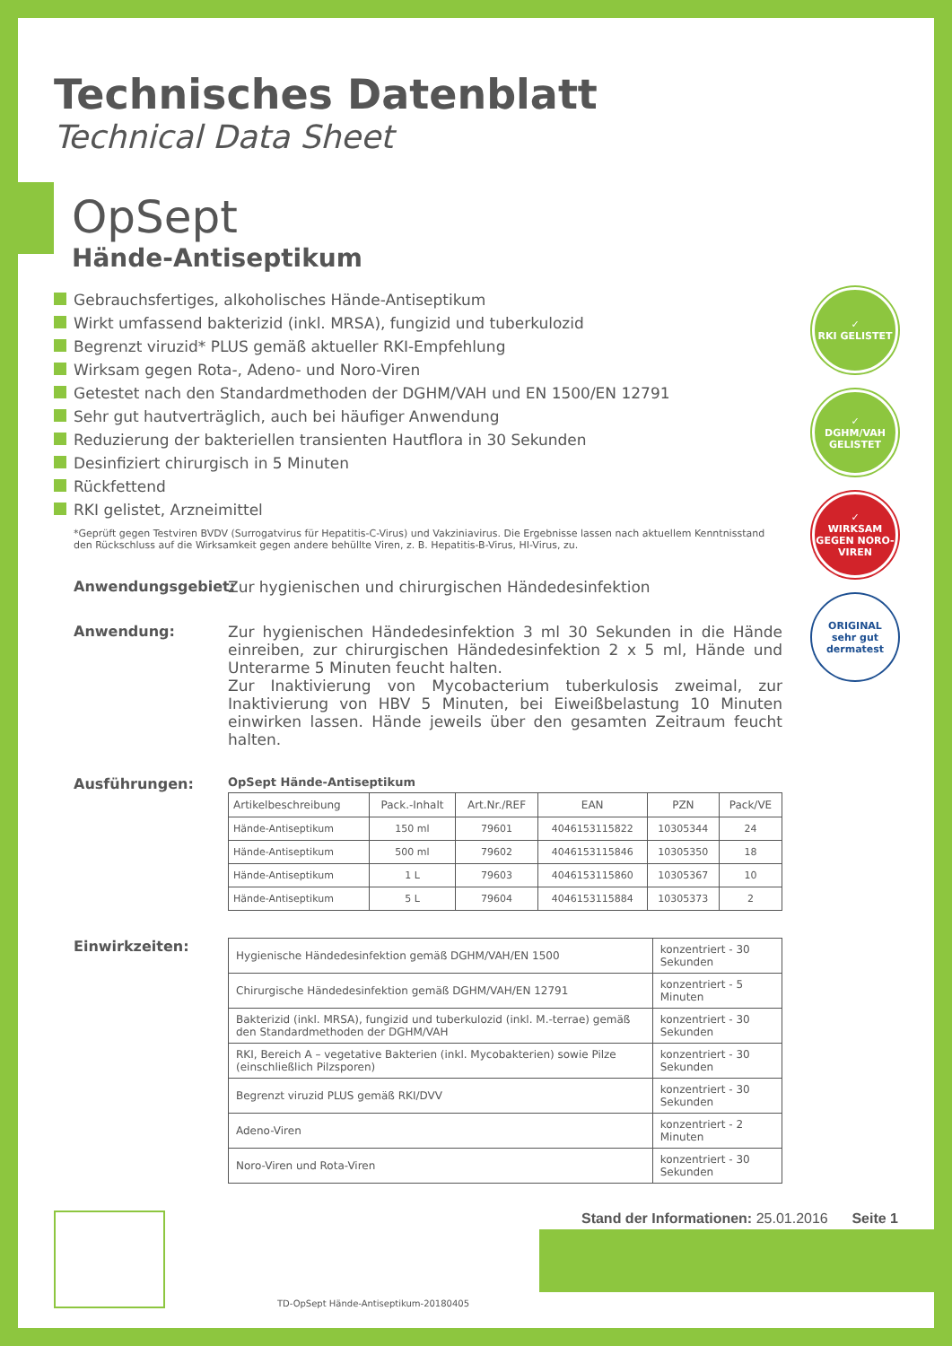Technisches Datenblatt
Technical Data Sheet
OpSept
Hände-Antiseptikum
Gebrauchsfertiges, alkoholisches Hände-Antiseptikum
Wirkt umfassend bakterizid (inkl. MRSA), fungizid und tuberkulozid
Begrenzt viruzid* PLUS gemäß aktueller RKI-Empfehlung
Wirksam gegen Rota-, Adeno- und Noro-Viren
Getestet nach den Standardmethoden der DGHM/VAH und EN 1500/EN 12791
Sehr gut hautverträglich, auch bei häufiger Anwendung
Reduzierung der bakteriellen transienten Hautflora in 30 Sekunden
Desinfiziert chirurgisch in 5 Minuten
Rückfettend
RKI gelistet, Arzneimittel
*Geprüft gegen Testviren BVDV (Surrogatvirus für Hepatitis-C-Virus) und Vakziniavirus. Die Ergebnisse lassen nach aktuellem Kenntnisstand den Rückschluss auf die Wirksamkeit gegen andere behüllte Viren, z. B. Hepatitis-B-Virus, HI-Virus, zu.
✓
RKI GELISTET
✓
DGHM/VAH GELISTET
✓
WIRKSAM GEGEN NORO-VIREN
ORIGINAL sehr gut dermatest
Anwendungsgebiet: Zur hygienischen und chirurgischen Händedesinfektion
Anwendung: Zur hygienischen Händedesinfektion 3 ml 30 Sekunden in die Hände einreiben, zur chirurgischen Händedesinfektion 2 x 5 ml, Hände und Unterarme 5 Minuten feucht halten.
Zur Inaktivierung von Mycobacterium tuberkulosis zweimal, zur Inaktivierung von HBV 5 Minuten, bei Eiweißbelastung 10 Minuten einwirken lassen. Hände jeweils über den gesamten Zeitraum feucht halten.
Ausführungen:
OpSept Hände-Antiseptikum
| Artikelbeschreibung | Pack.-Inhalt | Art.Nr./REF | EAN | PZN | Pack/VE |
| --- | --- | --- | --- | --- | --- |
| Hände-Antiseptikum | 150 ml | 79601 | 4046153115822 | 10305344 | 24 |
| Hände-Antiseptikum | 500 ml | 79602 | 4046153115846 | 10305350 | 18 |
| Hände-Antiseptikum | 1 L | 79603 | 4046153115860 | 10305367 | 10 |
| Hände-Antiseptikum | 5 L | 79604 | 4046153115884 | 10305373 | 2 |
Einwirkzeiten:
| Hygienische Händedesinfektion gemäß DGHM/VAH/EN 1500 | konzentriert - 30 Sekunden |
| Chirurgische Händedesinfektion gemäß DGHM/VAH/EN 12791 | konzentriert - 5 Minuten |
| Bakterizid (inkl. MRSA), fungizid und tuberkulozid (inkl. M.-terrae) gemäß den Standardmethoden der DGHM/VAH | konzentriert - 30 Sekunden |
| RKI, Bereich A – vegetative Bakterien (inkl. Mycobakterien) sowie Pilze (einschließlich Pilzsporen) | konzentriert - 30 Sekunden |
| Begrenzt viruzid PLUS gemäß RKI/DVV | konzentriert - 30 Sekunden |
| Adeno-Viren | konzentriert - 2 Minuten |
| Noro-Viren und Rota-Viren | konzentriert - 30 Sekunden |
TD-OpSept Hände-Antiseptikum-20180405
Stand der Informationen: 25.01.2016 Seite 1